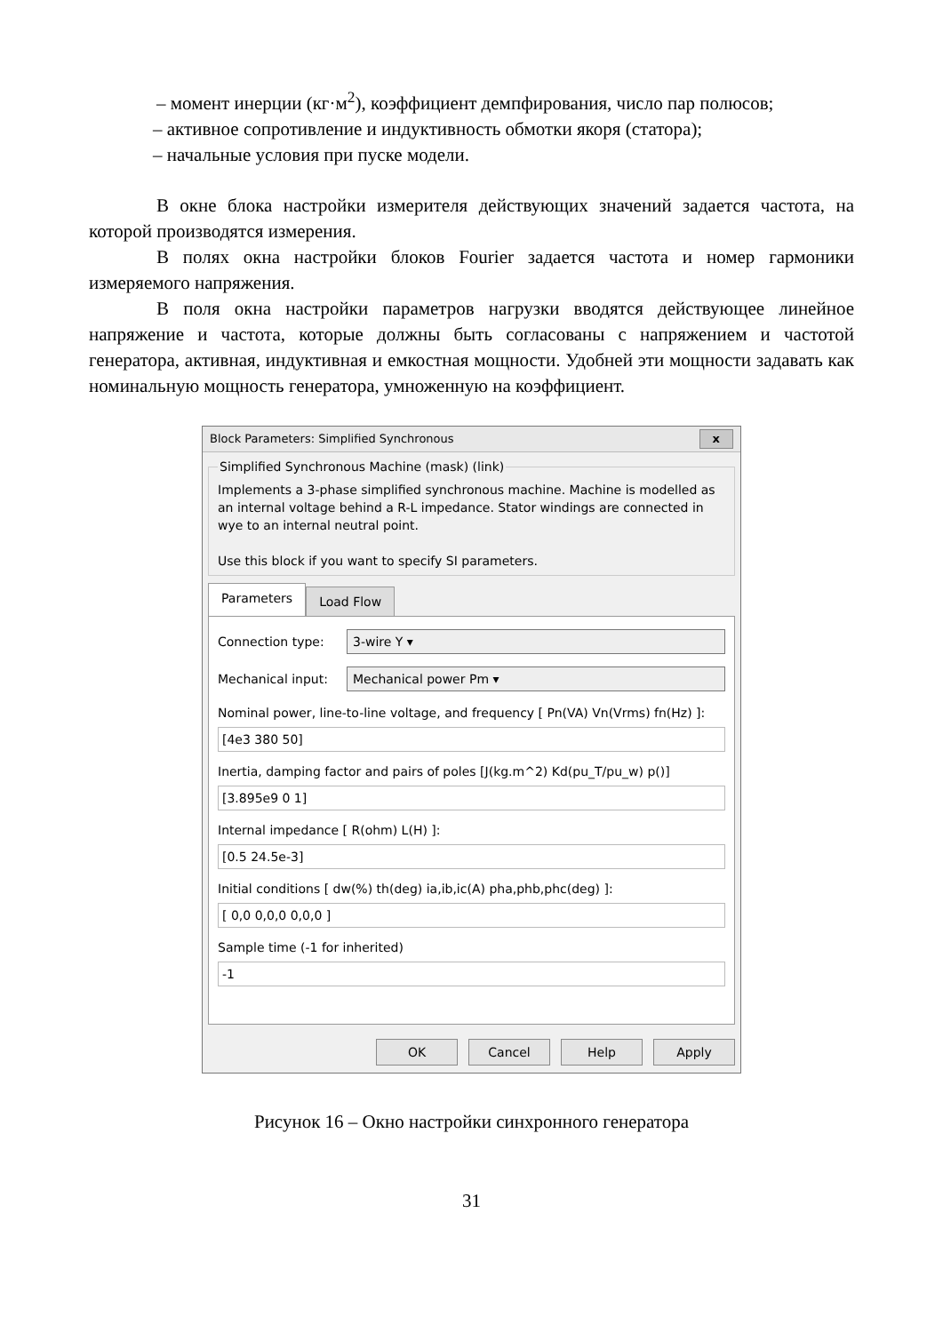– момент инерции (кг·м<sup>2</sup>), коэффициент демпфирования, число пар полюсов;
– активное сопротивление и индуктивность обмотки якоря (статора);
– начальные условия при пуске модели.
В окне блока настройки измерителя действующих значений задается частота, на которой производятся измерения.
В полях окна настройки блоков Fourier задается частота и номер гармоники измеряемого напряжения.
В поля окна настройки параметров нагрузки вводятся действующее линейное напряжение и частота, которые должны быть согласованы с напряжением и частотой генератора, активная, индуктивная и емкостная мощности. Удобней эти мощности задавать как номинальную мощность генератора, умноженную на коэффициент.
Block Parameters: Simplified Synchronous x
Simplified Synchronous Machine (mask) (link) Implements a 3-phase simplified synchronous machine. Machine is modelled as an internal voltage behind a R-L impedance. Stator windings are connected in wye to an internal neutral point.
Use this block if you want to specify SI parameters.
Parameters
Load Flow
Connection type:
3-wire Y ▾
Mechanical input:
Mechanical power Pm ▾
Nominal power, line-to-line voltage, and frequency [ Pn(VA) Vn(Vrms) fn(Hz) ]:
[4e3 380 50]
Inertia, damping factor and pairs of poles [J(kg.m^2) Kd(pu_T/pu_w) p()]
[3.895e9 0 1]
Internal impedance [ R(ohm) L(H) ]:
[0.5 24.5e-3]
Initial conditions [ dw(%) th(deg) ia,ib,ic(A) pha,phb,phc(deg) ]:
[ 0,0 0,0,0 0,0,0 ]
Sample time (-1 for inherited)
-1
OK Cancel Help Apply
Рисунок 16 – Окно настройки синхронного генератора
31